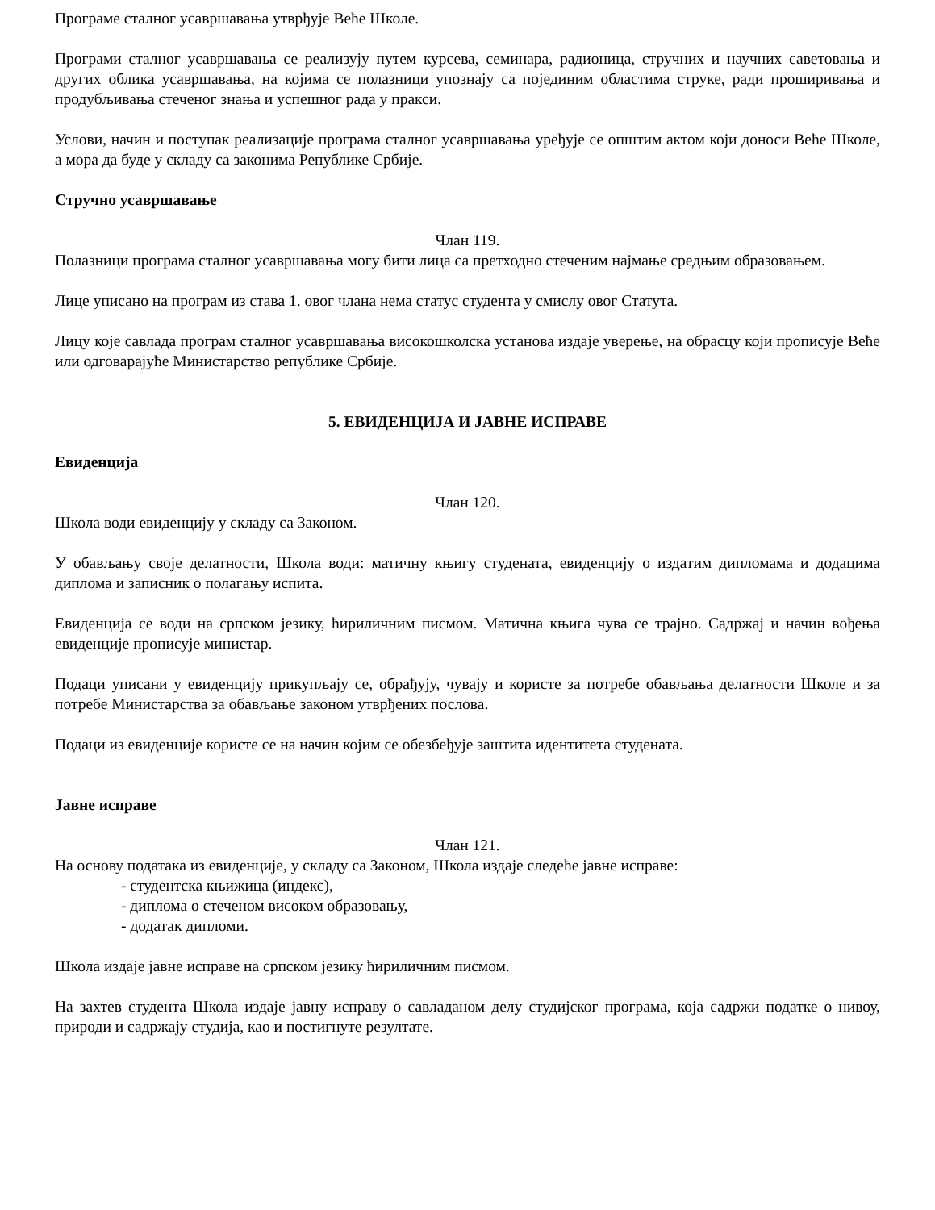Програме сталног усавршавања утврђује Веће Школе.
Програми сталног усавршавања се реализују путем курсева, семинара, радионица, стручних и научних саветовања и других облика усавршавања, на којима се полазници упознају са појединим областима струке, ради проширивања и продубљивања стеченог знања и успешног рада у пракси.
Услови, начин и поступак реализације програма сталног усавршавања уређује се општим актом који доноси Веће Школе, а мора да буде у складу са законима Републике Србије.
Стручно усавршавање
Члан 119.
Полазници програма сталног усавршавања могу бити лица са претходно стеченим најмање средњим образовањем.
Лице уписано на програм из става 1. овог члана нема статус студента у смислу овог Статута.
Лицу које савлада програм сталног усавршавања високошколска установа издаје уверење, на обрасцу који прописује Веће или одговарајуће Министарство републике Србије.
5. ЕВИДЕНЦИЈА И ЈАВНЕ ИСПРАВЕ
Евиденција
Члан 120.
Школа води евиденцију у складу са Законом.
У обављању своје делатности, Школа води: матичну књигу студената, евиденцију о издатим дипломама и додацима диплома и записник о полагању испита.
Евиденција се води на српском језику, ћириличним писмом. Матична књига чува се трајно. Садржај и начин вођења евиденције прописује министар.
Подаци уписани у евиденцију прикупљају се, обрађују, чувају и користе за потребе обављања делатности Школе и за потребе Министарства за обављање законом утврђених послова.
Подаци из евиденције користе се на начин којим се обезбеђује заштита идентитета студената.
Јавне исправе
Члан 121.
На основу података из евиденције, у складу са Законом, Школа издаје следеће јавне исправе:
- студентска књижица (индекс),
- диплома о стеченом високом образовању,
- додатак дипломи.
Школа издаје јавне исправе на српском језику ћириличним писмом.
На захтев студента Школа издаје јавну исправу о савладаном делу студијског програма, која садржи податке о нивоу, природи и садржају студија, као и постигнуте резултате.